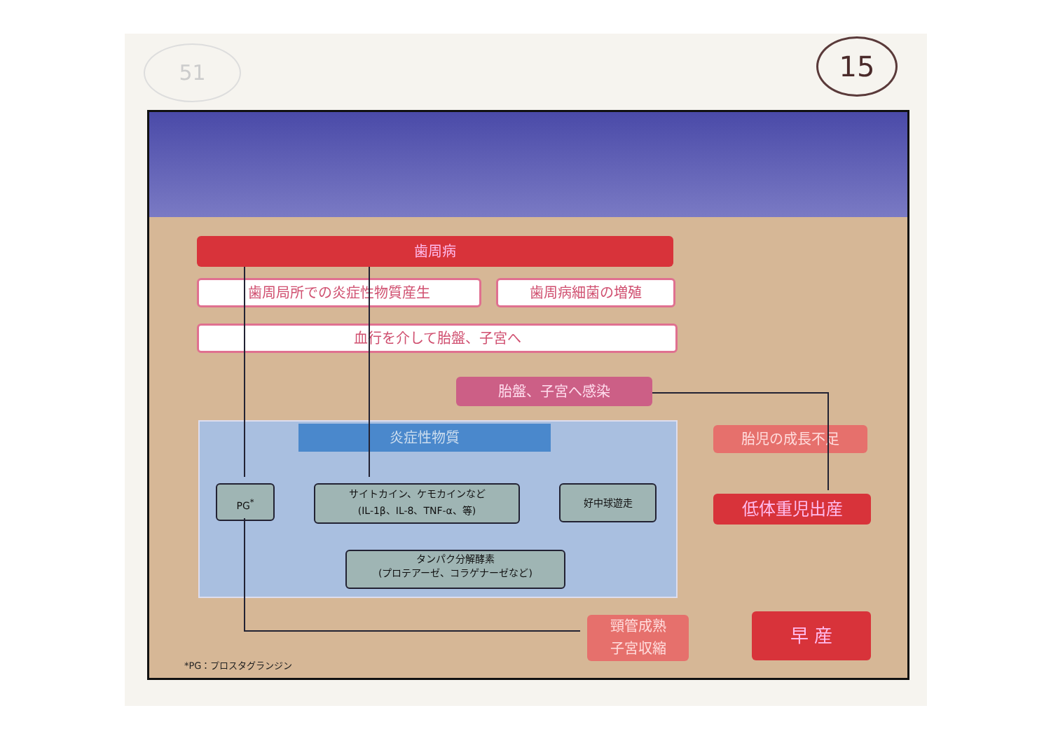51 15
歯周病
歯周局所での炎症性物質産生 歯周病細菌の増殖
血行を介して胎盤、子宮へ
胎盤、子宮へ感染
炎症性物質
PG<sup>*</sup>
サイトカイン、ケモカインなど
(IL-1β、IL-8、TNF-α、等)
好中球遊走
タンパク分解酵素
(プロテアーゼ、コラゲナーゼなど)
胎児の成長不足
低体重児出産
頸管成熟
子宮収縮
早 産
*PG：プロスタグランジン